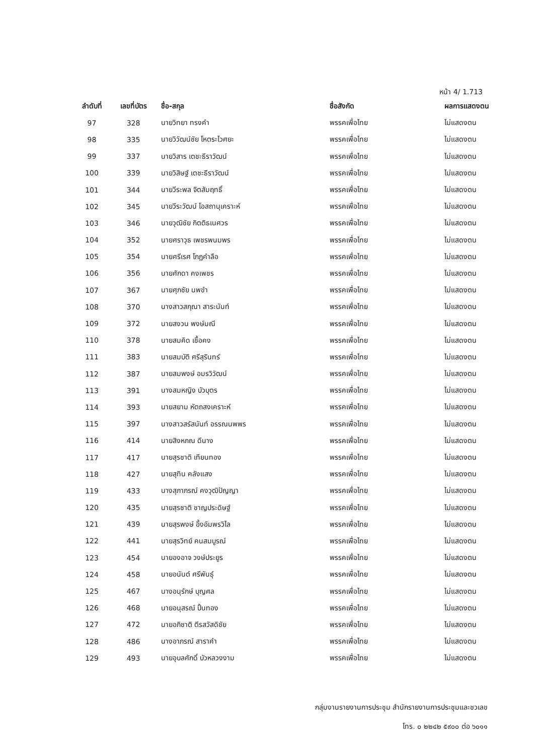หน้า 4/ 1.713
| ลำดับที่ | เลขที่บัตร | ชื่อ-สกุล | ชื่อสังกัด | ผลการแสดงตน |
| --- | --- | --- | --- | --- |
| 97 | 328 | นายวิทยา ทรงคำ | พรรคเพื่อไทย | ไม่แสดงตน |
| 98 | 335 | นายวิวัฒน์ชัย โหตระไวศยะ | พรรคเพื่อไทย | ไม่แสดงตน |
| 99 | 337 | นายวิสาร เตชะธีราวัฒน์ | พรรคเพื่อไทย | ไม่แสดงตน |
| 100 | 339 | นายวิสิษฐ์ เตชะธีราวัฒน์ | พรรคเพื่อไทย | ไม่แสดงตน |
| 101 | 344 | นายวีระพล จิตสัมฤทธิ์ | พรรคเพื่อไทย | ไม่แสดงตน |
| 102 | 345 | นายวีระวัฒน์ โอสถานุเคราะห์ | พรรคเพื่อไทย | ไม่แสดงตน |
| 103 | 346 | นายวุฒิชัย กิตติธเนศวร | พรรคเพื่อไทย | ไม่แสดงตน |
| 104 | 352 | นายศราวุธ เพชรพนมพร | พรรคเพื่อไทย | ไม่แสดงตน |
| 105 | 354 | นายศรีเรศ โกฏคำลือ | พรรคเพื่อไทย | ไม่แสดงตน |
| 106 | 356 | นายศักดา คงเพชร | พรรคเพื่อไทย | ไม่แสดงตน |
| 107 | 367 | นายศุภชัย นพขำ | พรรคเพื่อไทย | ไม่แสดงตน |
| 108 | 370 | นางสาวสกุณา สาระนันท์ | พรรคเพื่อไทย | ไม่แสดงตน |
| 109 | 372 | นายสงวน พงษ์มณี | พรรคเพื่อไทย | ไม่แสดงตน |
| 110 | 378 | นายสมคิด เชื้อคง | พรรคเพื่อไทย | ไม่แสดงตน |
| 111 | 383 | นายสมบัติ ศรีสุรินทร์ | พรรคเพื่อไทย | ไม่แสดงตน |
| 112 | 387 | นายสมพงษ์ อมรวิวัฒน์ | พรรคเพื่อไทย | ไม่แสดงตน |
| 113 | 391 | นางสมหญิง บัวบุตร | พรรคเพื่อไทย | ไม่แสดงตน |
| 114 | 393 | นายสยาม หัตถสงเคราะห์ | พรรคเพื่อไทย | ไม่แสดงตน |
| 115 | 397 | นางสาวสรัสนันท์ อรรณนพพร | พรรคเพื่อไทย | ไม่แสดงตน |
| 116 | 414 | นายสิงหภณ ดีนาง | พรรคเพื่อไทย | ไม่แสดงตน |
| 117 | 417 | นายสุรชาติ เทียนทอง | พรรคเพื่อไทย | ไม่แสดงตน |
| 118 | 427 | นายสุทิน คลังแสง | พรรคเพื่อไทย | ไม่แสดงตน |
| 119 | 433 | นางสุภาภรณ์ คงวุฒิปัญญา | พรรคเพื่อไทย | ไม่แสดงตน |
| 120 | 435 | นายสุรชาติ ชาญประดิษฐ์ | พรรคเพื่อไทย | ไม่แสดงตน |
| 121 | 439 | นายสุรพงษ์ อึ้งอัมพรวิไล | พรรคเพื่อไทย | ไม่แสดงตน |
| 122 | 441 | นายสุรวิทย์ คนสมบูรณ์ | พรรคเพื่อไทย | ไม่แสดงตน |
| 123 | 454 | นายองอาจ วงษ์ประยูร | พรรคเพื่อไทย | ไม่แสดงตน |
| 124 | 458 | นายอนันต์ ศรีพันธุ์ | พรรคเพื่อไทย | ไม่แสดงตน |
| 125 | 467 | นางอนุรักษ์ บุญศล | พรรคเพื่อไทย | ไม่แสดงตน |
| 126 | 468 | นายอนุสรณ์ ปั้นทอง | พรรคเพื่อไทย | ไม่แสดงตน |
| 127 | 472 | นายอภิชาติ ตีรสวัสดิชัย | พรรคเพื่อไทย | ไม่แสดงตน |
| 128 | 486 | นางอาภรณ์ สาราคำ | พรรคเพื่อไทย | ไม่แสดงตน |
| 129 | 493 | นายอุบลศักดิ์ บัวหลวงงาม | พรรคเพื่อไทย | ไม่แสดงตน |
กลุ่มงานรายงานการประชุม สำนักรายงานการประชุมและชวเลข
โทร. ๐ ๒๒๔๒ ๕๙๐๐ ต่อ ๖๐๑๑